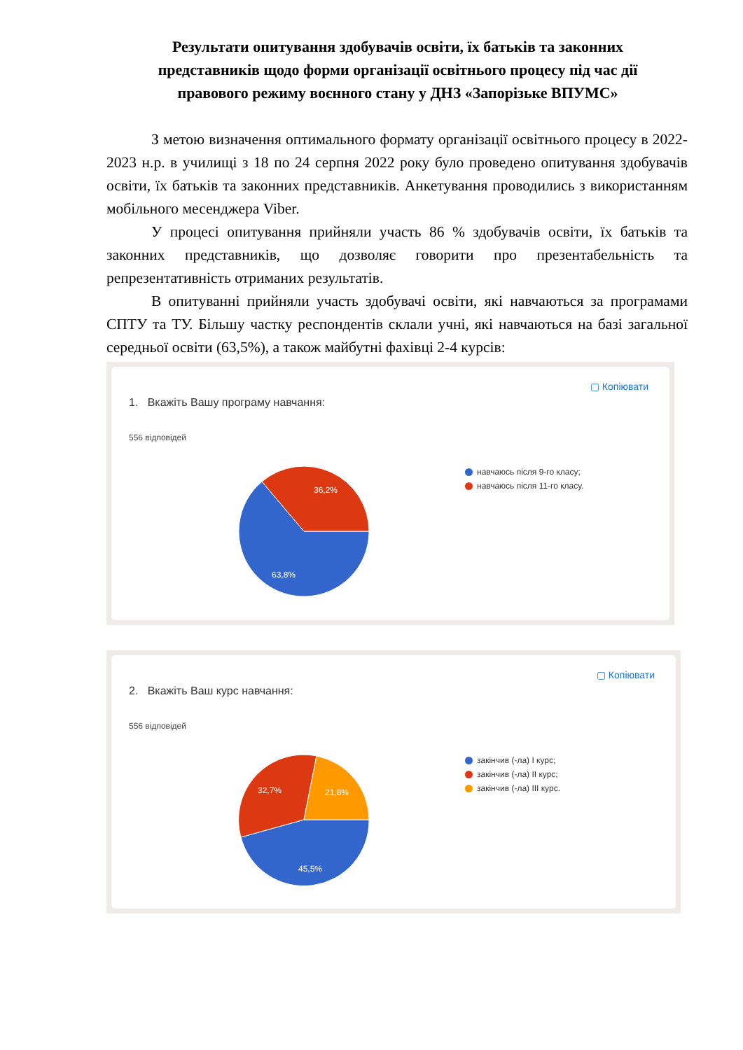Результати опитування здобувачів освіти, їх батьків та законних представників щодо форми організації освітнього процесу під час дії правового режиму воєнного стану у ДНЗ «Запорізьке ВПУМС»
З метою визначення оптимального формату організації освітнього процесу в 2022-2023 н.р. в училищі з 18 по 24 серпня 2022 року було проведено опитування здобувачів освіти, їх батьків та законних представників. Анкетування проводились з використанням мобільного месенджера Viber.
У процесі опитування прийняли участь 86 % здобувачів освіти, їх батьків та законних представників, що дозволяє говорити про презентабельність та репрезентативність отриманих результатів.
В опитуванні прийняли участь здобувачі освіти, які навчаються за програмами СПТУ та ТУ. Більшу частку респондентів склали учні, які навчаються на базі загальної середньої освіти (63,5%), а також майбутні фахівці 2-4 курсів:
▢ Копіювати
1. Вкажіть Вашу програму навчання:
556 відповідей
36,2%
63,8%
навчаюсь після 9-го класу;
навчаюсь після 11-го класу.
▢ Копіювати
2. Вкажіть Ваш курс навчання:
556 відповідей
32,7%
21,8%
45,5%
закінчив (-ла) I курс;
закінчив (-ла) II курс;
закінчив (-ла) III курс.